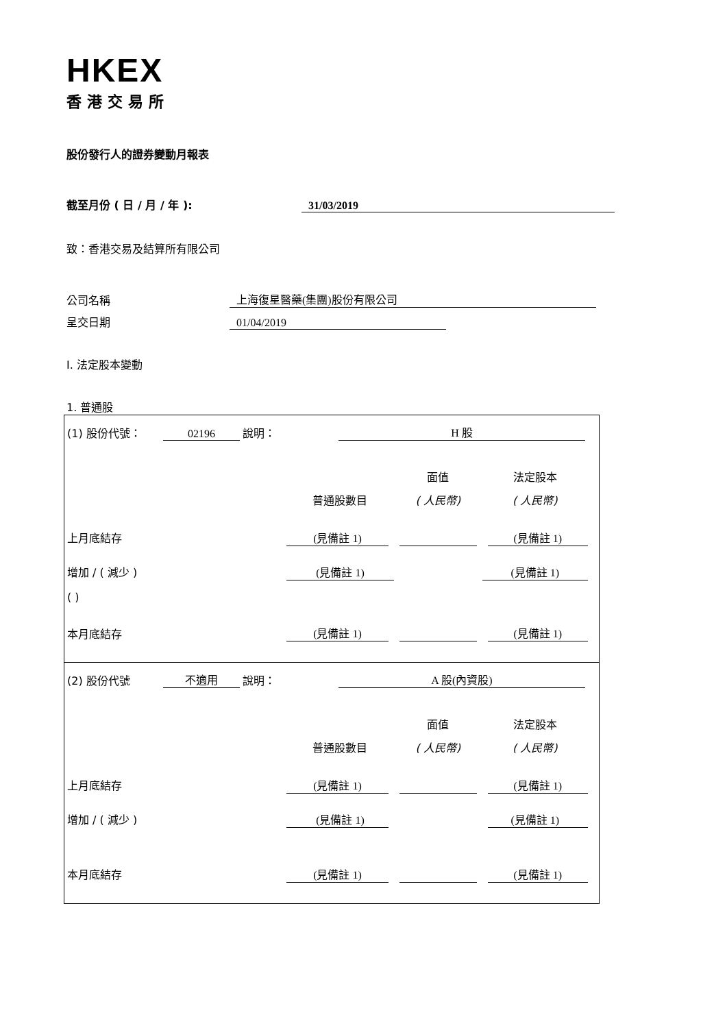HKEX
香港交易所
股份發行人的證券變動月報表
截至月份 ( 日 / 月 / 年 ): 31/03/2019
致：香港交易及結算所有限公司
公司名稱 上海復星醫藥(集團)股份有限公司
呈交日期 01/04/2019
I. 法定股本變動
1. 普通股
| (1) 股份代號： 02196 說明： H 股 / / / 面值 / 法定股本 / / / 普通股數目 / ( 人民幣) / ( 人民幣) / / 上月底結存 / (見備註 1) / / (見備註 1) / / 增加 / ( 減少 ) / (見備註 1) / / (見備註 1) / / ( ) / / / / / 本月底結存 / (見備註 1) / / (見備註 1) / |
| (2) 股份代號 不適用 說明： A 股(內資股) / / / 面值 / 法定股本 / / / 普通股數目 / ( 人民幣) / ( 人民幣) / / 上月底結存 / (見備註 1) / / (見備註 1) / / 增加 / ( 減少 ) / (見備註 1) / / (見備註 1) / / 本月底結存 / (見備註 1) / / (見備註 1) / |